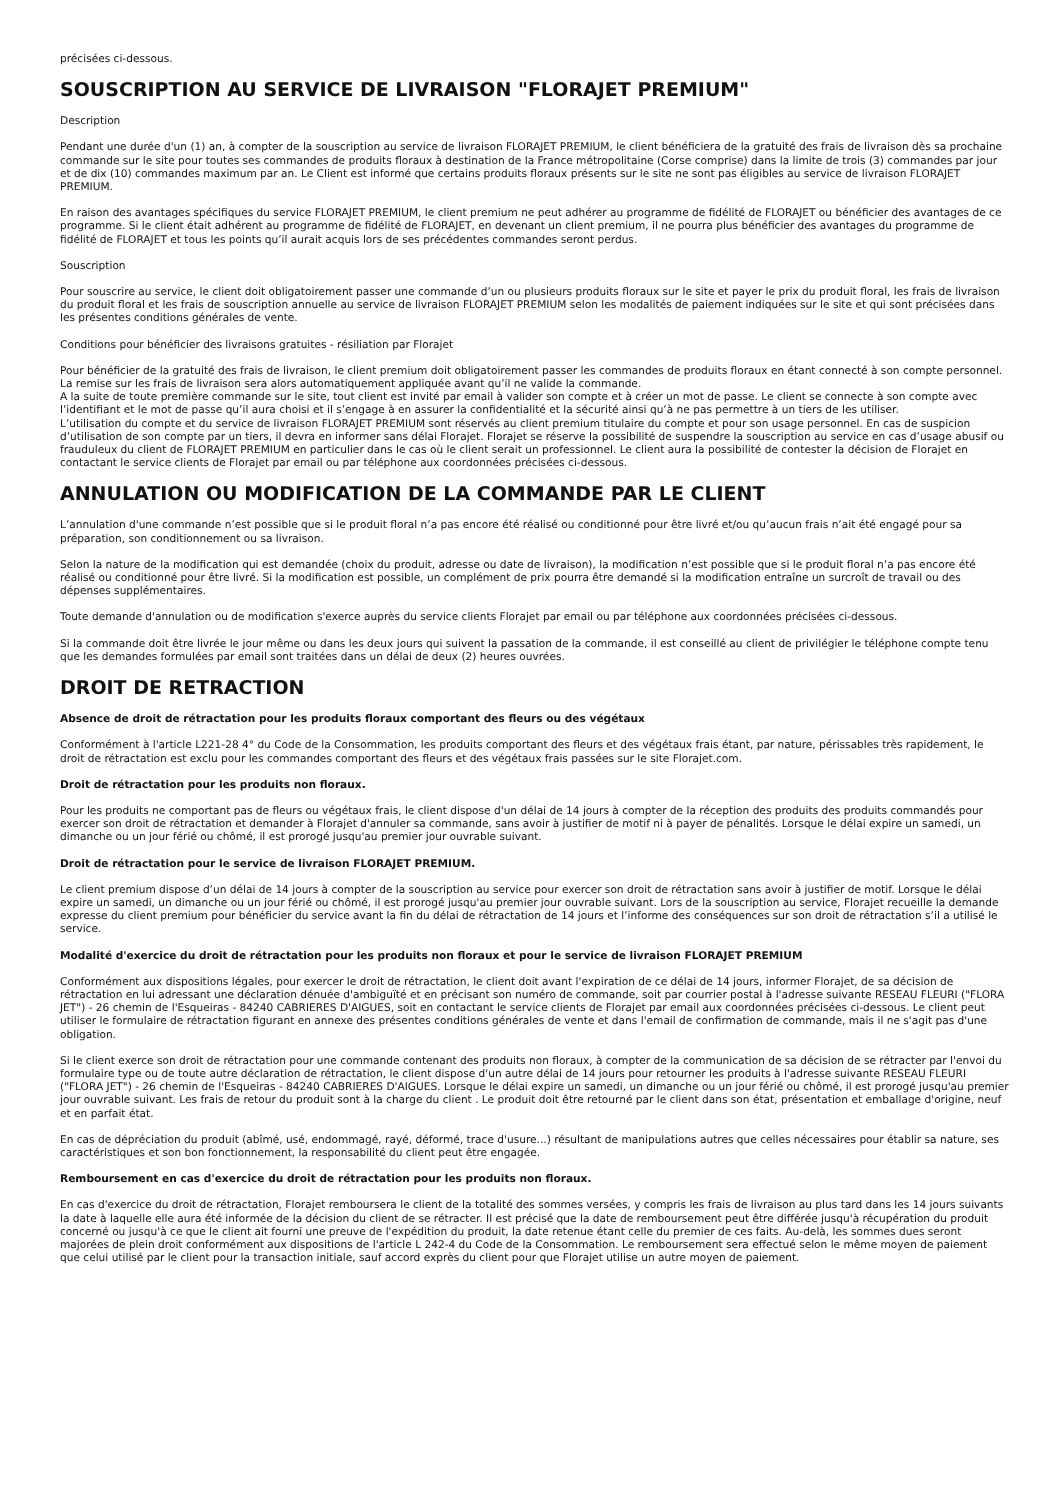précisées ci-dessous.
SOUSCRIPTION AU SERVICE DE LIVRAISON "FLORAJET PREMIUM"
Description
Pendant une durée d'un (1) an, à compter de la souscription au service de livraison FLORAJET PREMIUM, le client bénéficiera de la gratuité des frais de livraison dès sa prochaine commande sur le site pour toutes ses commandes de produits floraux à destination de la France métropolitaine (Corse comprise) dans la limite de trois (3) commandes par jour et de dix (10) commandes maximum par an. Le Client est informé que certains produits floraux présents sur le site ne sont pas éligibles au service de livraison FLORAJET PREMIUM.
En raison des avantages spécifiques du service FLORAJET PREMIUM, le client premium ne peut adhérer au programme de fidélité de FLORAJET ou bénéficier des avantages de ce programme. Si le client était adhérent au programme de fidélité de FLORAJET, en devenant un client premium, il ne pourra plus bénéficier des avantages du programme de fidélité de FLORAJET et tous les points qu’il aurait acquis lors de ses précédentes commandes seront perdus.
Souscription
Pour souscrire au service, le client doit obligatoirement passer une commande d’un ou plusieurs produits floraux sur le site et payer le prix du produit floral, les frais de livraison du produit floral et les frais de souscription annuelle au service de livraison FLORAJET PREMIUM selon les modalités de paiement indiquées sur le site et qui sont précisées dans les présentes conditions générales de vente.
Conditions pour bénéficier des livraisons gratuites - résiliation par Florajet
Pour bénéficier de la gratuité des frais de livraison, le client premium doit obligatoirement passer les commandes de produits floraux en étant connecté à son compte personnel. La remise sur les frais de livraison sera alors automatiquement appliquée avant qu’il ne valide la commande.
A la suite de toute première commande sur le site, tout client est invité par email à valider son compte et à créer un mot de passe. Le client se connecte à son compte avec l’identifiant et le mot de passe qu’il aura choisi et il s’engage à en assurer la confidentialité et la sécurité ainsi qu’à ne pas permettre à un tiers de les utiliser.
L’utilisation du compte et du service de livraison FLORAJET PREMIUM sont réservés au client premium titulaire du compte et pour son usage personnel. En cas de suspicion d’utilisation de son compte par un tiers, il devra en informer sans délai Florajet. Florajet se réserve la possibilité de suspendre la souscription au service en cas d’usage abusif ou frauduleux du client de FLORAJET PREMIUM en particulier dans le cas où le client serait un professionnel. Le client aura la possibilité de contester la décision de Florajet en contactant le service clients de Florajet par email ou par téléphone aux coordonnées précisées ci-dessous.
ANNULATION OU MODIFICATION DE LA COMMANDE PAR LE CLIENT
L’annulation d'une commande n’est possible que si le produit floral n’a pas encore été réalisé ou conditionné pour être livré et/ou qu’aucun frais n’ait été engagé pour sa préparation, son conditionnement ou sa livraison.
Selon la nature de la modification qui est demandée (choix du produit, adresse ou date de livraison), la modification n’est possible que si le produit floral n’a pas encore été réalisé ou conditionné pour être livré. Si la modification est possible, un complément de prix pourra être demandé si la modification entraîne un surcroît de travail ou des dépenses supplémentaires.
Toute demande d'annulation ou de modification s'exerce auprès du service clients Florajet par email ou par téléphone aux coordonnées précisées ci-dessous.
Si la commande doit être livrée le jour même ou dans les deux jours qui suivent la passation de la commande, il est conseillé au client de privilégier le téléphone compte tenu que les demandes formulées par email sont traitées dans un délai de deux (2) heures ouvrées.
DROIT DE RETRACTION
Absence de droit de rétractation pour les produits floraux comportant des fleurs ou des végétaux
Conformément à l'article L221-28 4° du Code de la Consommation, les produits comportant des fleurs et des végétaux frais étant, par nature, périssables très rapidement, le droit de rétractation est exclu pour les commandes comportant des fleurs et des végétaux frais passées sur le site Florajet.com.
Droit de rétractation pour les produits non floraux.
Pour les produits ne comportant pas de fleurs ou végétaux frais, le client dispose d'un délai de 14 jours à compter de la réception des produits des produits commandés pour exercer son droit de rétractation et demander à Florajet d'annuler sa commande, sans avoir à justifier de motif ni à payer de pénalités. Lorsque le délai expire un samedi, un dimanche ou un jour férié ou chômé, il est prorogé jusqu'au premier jour ouvrable suivant.
Droit de rétractation pour le service de livraison FLORAJET PREMIUM.
Le client premium dispose d’un délai de 14 jours à compter de la souscription au service pour exercer son droit de rétractation sans avoir à justifier de motif. Lorsque le délai expire un samedi, un dimanche ou un jour férié ou chômé, il est prorogé jusqu'au premier jour ouvrable suivant. Lors de la souscription au service, Florajet recueille la demande expresse du client premium pour bénéficier du service avant la fin du délai de rétractation de 14 jours et l’informe des conséquences sur son droit de rétractation s’il a utilisé le service.
Modalité d'exercice du droit de rétractation pour les produits non floraux et pour le service de livraison FLORAJET PREMIUM
Conformément aux dispositions légales, pour exercer le droit de rétractation, le client doit avant l'expiration de ce délai de 14 jours, informer Florajet, de sa décision de rétractation en lui adressant une déclaration dénuée d'ambiguïté et en précisant son numéro de commande, soit par courrier postal à l'adresse suivante RESEAU FLEURI ("FLORA JET") - 26 chemin de l'Esqueiras - 84240 CABRIERES D'AIGUES, soit en contactant le service clients de Florajet par email aux coordonnées précisées ci-dessous. Le client peut utiliser le formulaire de rétractation figurant en annexe des présentes conditions générales de vente et dans l'email de confirmation de commande, mais il ne s'agit pas d'une obligation.
Si le client exerce son droit de rétractation pour une commande contenant des produits non floraux, à compter de la communication de sa décision de se rétracter par l'envoi du formulaire type ou de toute autre déclaration de rétractation, le client dispose d'un autre délai de 14 jours pour retourner les produits à l'adresse suivante RESEAU FLEURI ("FLORA JET") - 26 chemin de l'Esqueiras - 84240 CABRIERES D'AIGUES. Lorsque le délai expire un samedi, un dimanche ou un jour férié ou chômé, il est prorogé jusqu'au premier jour ouvrable suivant. Les frais de retour du produit sont à la charge du client . Le produit doit être retourné par le client dans son état, présentation et emballage d'origine, neuf et en parfait état.
En cas de dépréciation du produit (abîmé, usé, endommagé, rayé, déformé, trace d'usure...) résultant de manipulations autres que celles nécessaires pour établir sa nature, ses caractéristiques et son bon fonctionnement, la responsabilité du client peut être engagée.
Remboursement en cas d'exercice du droit de rétractation pour les produits non floraux.
En cas d'exercice du droit de rétractation, Florajet remboursera le client de la totalité des sommes versées, y compris les frais de livraison au plus tard dans les 14 jours suivants la date à laquelle elle aura été informée de la décision du client de se rétracter. Il est précisé que la date de remboursement peut être différée jusqu'à récupération du produit concerné ou jusqu'à ce que le client ait fourni une preuve de l'expédition du produit, la date retenue étant celle du premier de ces faits. Au-delà, les sommes dues seront majorées de plein droit conformément aux dispositions de l'article L 242-4 du Code de la Consommation. Le remboursement sera effectué selon le même moyen de paiement que celui utilisé par le client pour la transaction initiale, sauf accord exprès du client pour que Florajet utilise un autre moyen de paiement.